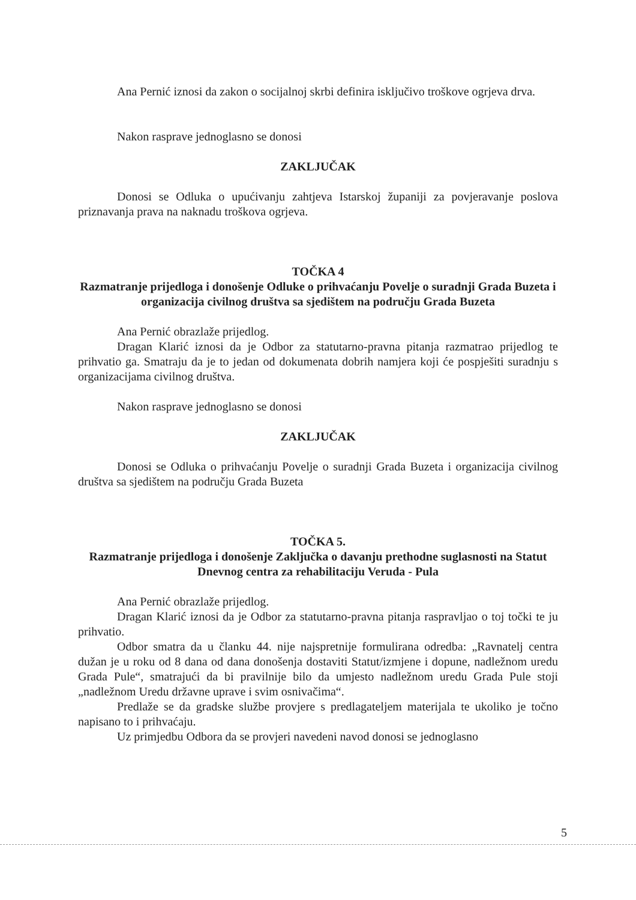Ana Pernić iznosi da zakon o socijalnoj skrbi definira isključivo troškove ogrjeva drva.
Nakon rasprave jednoglasno se donosi
ZAKLJUČAK
Donosi se Odluka o upućivanju zahtjeva Istarskoj županiji za povjeravanje poslova priznavanja prava na naknadu troškova ogrjeva.
TOČKA 4
Razmatranje prijedloga i donošenje Odluke o prihvaćanju Povelje o suradnji Grada Buzeta i organizacija civilnog društva sa sjedištem na području Grada Buzeta
Ana Pernić obrazlaže prijedlog.
Dragan Klarić iznosi da je Odbor za statutarno-pravna pitanja razmatrao prijedlog te prihvatio ga. Smatraju da je to jedan od dokumenata dobrih namjera koji će pospješiti suradnju s organizacijama civilnog društva.
Nakon rasprave jednoglasno se donosi
ZAKLJUČAK
Donosi se Odluka o prihvaćanju Povelje o suradnji Grada Buzeta i organizacija civilnog društva sa sjedištem na području Grada Buzeta
TOČKA 5.
Razmatranje prijedloga i donošenje Zaključka o davanju prethodne suglasnosti na Statut Dnevnog centra za rehabilitaciju Veruda - Pula
Ana Pernić obrazlaže prijedlog.
Dragan Klarić iznosi da je Odbor za statutarno-pravna pitanja raspravljao o toj točki te ju prihvatio.
Odbor smatra da u članku 44. nije najspretnije formulirana odredba: „Ravnatelj centra dužan je u roku od 8 dana od dana donošenja dostaviti Statut/izmjene i dopune, nadležnom uredu Grada Pule“, smatrajući da bi pravilnije bilo da umjesto nadležnom uredu Grada Pule stoji „nadležnom Uredu državne uprave i svim osnivačima“.
Predlaže se da gradske službe provjere s predlagateljem materijala te ukoliko je točno napisano to i prihvaćaju.
Uz primjedbu Odbora da se provjeri navedeni navod donosi se jednoglasno
5